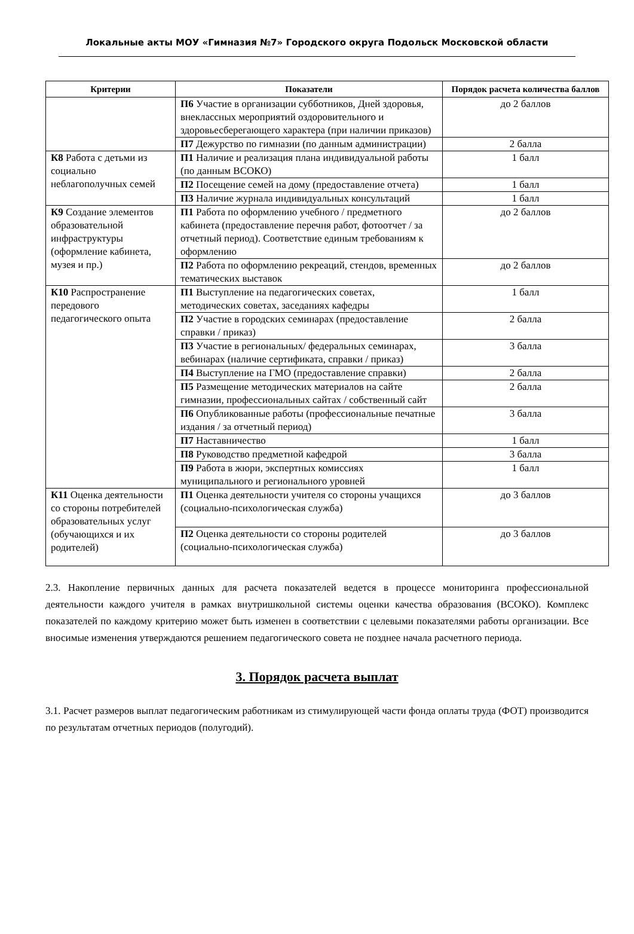Локальные акты МОУ «Гимназия №7» Городского округа Подольск Московской области
| Критерии | Показатели | Порядок расчета количества баллов |
| --- | --- | --- |
| | П6 Участие в организации субботников, Дней здоровья, внеклассных мероприятий оздоровительного и здоровьесберегающего характера (при наличии приказов) | до 2 баллов |
| | П7 Дежурство по гимназии (по данным администрации) | 2 балла |
| К8 Работа с детьми из социально неблагополучных семей | П1 Наличие и реализация плана индивидуальной работы (по данным ВСОКО) | 1 балл |
| | П2 Посещение семей на дому (предоставление отчета) | 1 балл |
| | П3 Наличие журнала индивидуальных консультаций | 1 балл |
| К9 Создание элементов образовательной инфраструктуры (оформление кабинета, музея и пр.) | П1 Работа по оформлению учебного / предметного кабинета (предоставление перечня работ, фотоотчет / за отчетный период). Соответствие единым требованиям к оформлению | до 2 баллов |
| | П2 Работа по оформлению рекреаций, стендов, временных тематических выставок | до 2 баллов |
| К10 Распространение передового педагогического опыта | П1 Выступление на педагогических советах, методических советах, заседаниях кафедры | 1 балл |
| | П2 Участие в городских семинарах (предоставление справки / приказ) | 2 балла |
| | П3 Участие в региональных/ федеральных семинарах, вебинарах (наличие сертификата, справки / приказ) | 3 балла |
| | П4 Выступление на ГМО (предоставление справки) | 2 балла |
| | П5 Размещение методических материалов на сайте гимназии, профессиональных сайтах / собственный сайт | 2 балла |
| | П6 Опубликованные работы (профессиональные печатные издания / за отчетный период) | 3 балла |
| | П7 Наставничество | 1 балл |
| | П8 Руководство предметной кафедрой | 3 балла |
| | П9 Работа в жюри, экспертных комиссиях муниципального и регионального уровней | 1 балл |
| К11 Оценка деятельности со стороны потребителей образовательных услуг (обучающихся и их родителей) | П1 Оценка деятельности учителя со стороны учащихся (социально-психологическая служба) | до 3 баллов |
| | П2 Оценка деятельности со стороны родителей (социально-психологическая служба) | до 3 баллов |
2.3. Накопление первичных данных для расчета показателей ведется в процессе мониторинга профессиональной деятельности каждого учителя в рамках внутришкольной системы оценки качества образования (ВСОКО). Комплекс показателей по каждому критерию может быть изменен в соответствии с целевыми показателями работы организации. Все вносимые изменения утверждаются решением педагогического совета не позднее начала расчетного периода.
3. Порядок расчета выплат
3.1. Расчет размеров выплат педагогическим работникам из стимулирующей части фонда оплаты труда (ФОТ) производится по результатам отчетных периодов (полугодий).